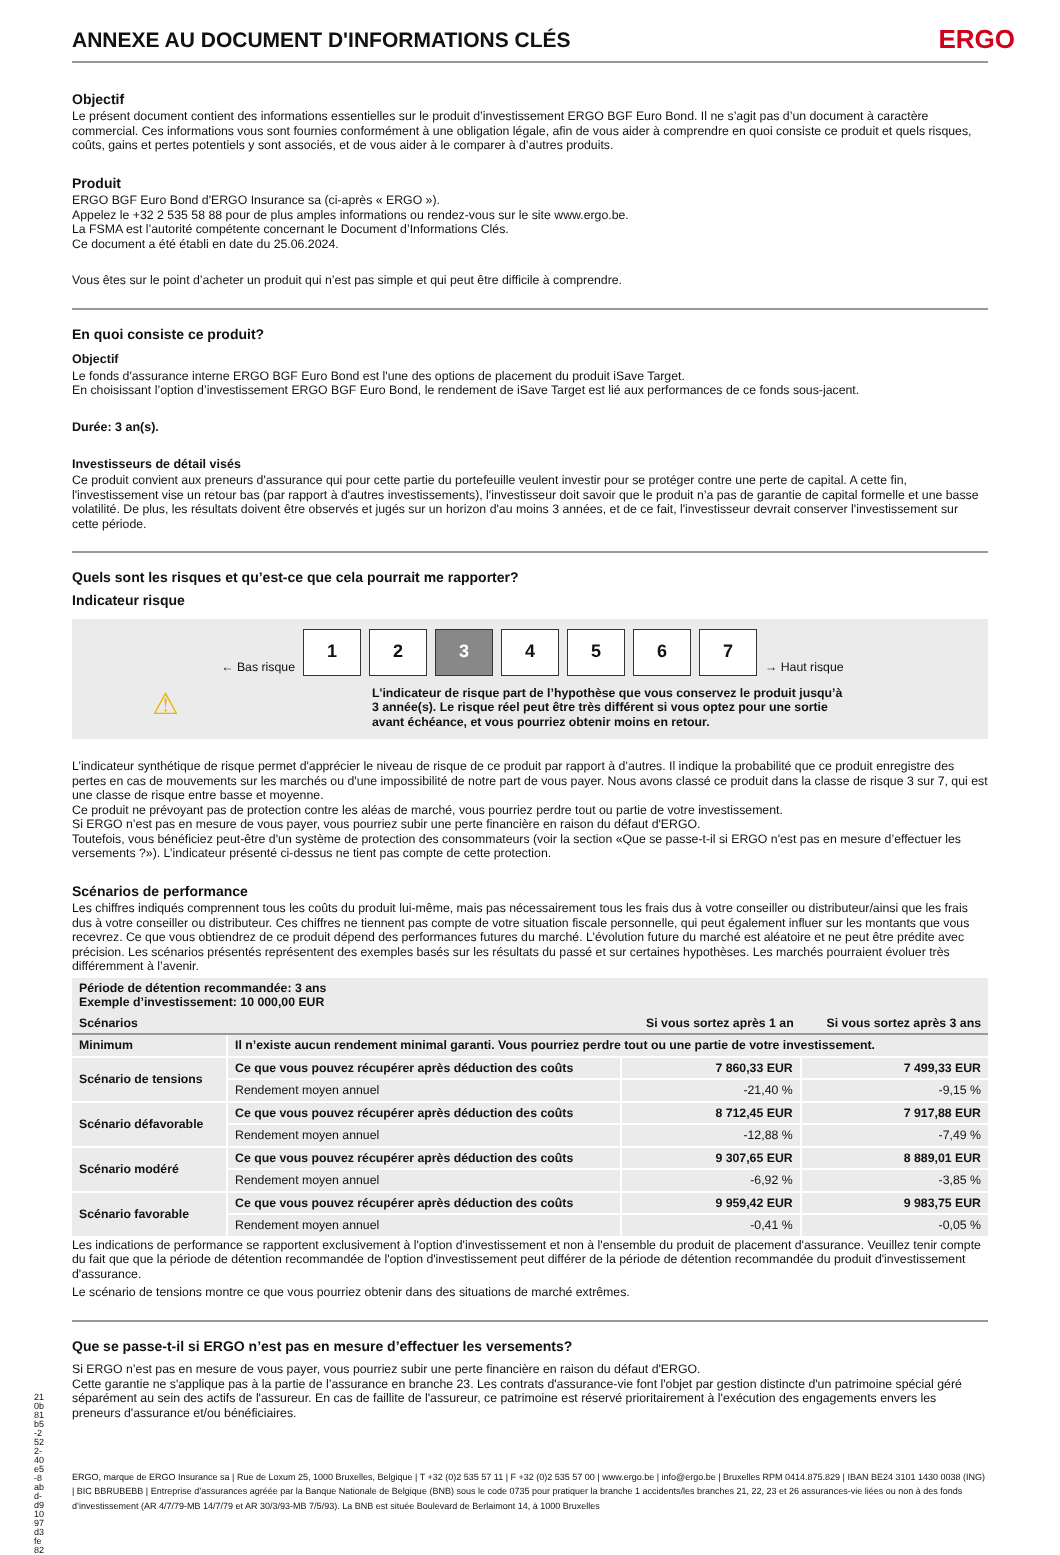ANNEXE AU DOCUMENT D'INFORMATIONS CLÉS ERGO
Objectif
Le présent document contient des informations essentielles sur le produit d’investissement ERGO BGF Euro Bond. Il ne s’agit pas d’un document à caractère commercial. Ces informations vous sont fournies conformément à une obligation légale, afin de vous aider à comprendre en quoi consiste ce produit et quels risques, coûts, gains et pertes potentiels y sont associés, et de vous aider à le comparer à d’autres produits.
Produit
ERGO BGF Euro Bond d'ERGO Insurance sa (ci-après « ERGO »).
Appelez le +32 2 535 58 88 pour de plus amples informations ou rendez-vous sur le site www.ergo.be.
La FSMA est l’autorité compétente concernant le Document d’Informations Clés.
Ce document a été établi en date du 25.06.2024.
Vous êtes sur le point d’acheter un produit qui n’est pas simple et qui peut être difficile à comprendre.
En quoi consiste ce produit?
Objectif
Le fonds d'assurance interne ERGO BGF Euro Bond est l'une des options de placement du produit iSave Target.
En choisissant l’option d’investissement ERGO BGF Euro Bond, le rendement de iSave Target est lié aux performances de ce fonds sous-jacent.
Durée: 3 an(s).
Investisseurs de détail visés
Ce produit convient aux preneurs d'assurance qui pour cette partie du portefeuille veulent investir pour se protéger contre une perte de capital. A cette fin, l'investissement vise un retour bas (par rapport à d'autres investissements), l'investisseur doit savoir que le produit n’a pas de garantie de capital formelle et une basse volatilité. De plus, les résultats doivent être observés et jugés sur un horizon d'au moins 3 années, et de ce fait, l'investisseur devrait conserver l'investissement sur cette période.
Quels sont les risques et qu’est-ce que cela pourrait me rapporter?
Indicateur risque
← Bas risque
1 2 3 4 5 6 7
→ Haut risque
⚠
L'indicateur de risque part de l’hypothèse que vous conservez le produit jusqu’à 3 année(s). Le risque réel peut être très différent si vous optez pour une sortie avant échéance, et vous pourriez obtenir moins en retour.
L’indicateur synthétique de risque permet d'apprécier le niveau de risque de ce produit par rapport à d’autres. Il indique la probabilité que ce produit enregistre des pertes en cas de mouvements sur les marchés ou d'une impossibilité de notre part de vous payer. Nous avons classé ce produit dans la classe de risque 3 sur 7, qui est une classe de risque entre basse et moyenne.
Ce produit ne prévoyant pas de protection contre les aléas de marché, vous pourriez perdre tout ou partie de votre investissement.
Si ERGO n’est pas en mesure de vous payer, vous pourriez subir une perte financière en raison du défaut d'ERGO.
Toutefois, vous bénéficiez peut-être d'un système de protection des consommateurs (voir la section «Que se passe-t-il si ERGO n'est pas en mesure d’effectuer les versements ?»). L’indicateur présenté ci-dessus ne tient pas compte de cette protection.
Scénarios de performance
Les chiffres indiqués comprennent tous les coûts du produit lui-même, mais pas nécessairement tous les frais dus à votre conseiller ou distributeur/ainsi que les frais dus à votre conseiller ou distributeur. Ces chiffres ne tiennent pas compte de votre situation fiscale personnelle, qui peut également influer sur les montants que vous recevrez. Ce que vous obtiendrez de ce produit dépend des performances futures du marché. L’évolution future du marché est aléatoire et ne peut être prédite avec précision. Les scénarios présentés représentent des exemples basés sur les résultats du passé et sur certaines hypothèses. Les marchés pourraient évoluer très différemment à l’avenir.
| Période de détention recommandée: 3 ans Exemple d’investissement: 10 000,00 EUR | | | |
| --- | --- | --- | --- |
| Scénarios | | Si vous sortez après 1 an | Si vous sortez après 3 ans |
| Minimum | Il n’existe aucun rendement minimal garanti. Vous pourriez perdre tout ou une partie de votre investissement. | | |
| Scénario de tensions | Ce que vous pouvez récupérer après déduction des coûts | 7 860,33 EUR | 7 499,33 EUR |
| | Rendement moyen annuel | -21,40 % | -9,15 % |
| Scénario défavorable | Ce que vous pouvez récupérer après déduction des coûts | 8 712,45 EUR | 7 917,88 EUR |
| | Rendement moyen annuel | -12,88 % | -7,49 % |
| Scénario modéré | Ce que vous pouvez récupérer après déduction des coûts | 9 307,65 EUR | 8 889,01 EUR |
| | Rendement moyen annuel | -6,92 % | -3,85 % |
| Scénario favorable | Ce que vous pouvez récupérer après déduction des coûts | 9 959,42 EUR | 9 983,75 EUR |
| | Rendement moyen annuel | -0,41 % | -0,05 % |
Les indications de performance se rapportent exclusivement à l'option d'investissement et non à l'ensemble du produit de placement d'assurance. Veuillez tenir compte du fait que que la période de détention recommandée de l'option d'investissement peut différer de la période de détention recommandée du produit d'investissement d'assurance.
Le scénario de tensions montre ce que vous pourriez obtenir dans des situations de marché extrêmes.
Que se passe-t-il si ERGO n’est pas en mesure d’effectuer les versements?
Si ERGO n’est pas en mesure de vous payer, vous pourriez subir une perte financière en raison du défaut d'ERGO.
Cette garantie ne s'applique pas à la partie de l’assurance en branche 23. Les contrats d'assurance-vie font l'objet par gestion distincte d'un patrimoine spécial géré séparément au sein des actifs de l'assureur. En cas de faillite de l'assureur, ce patrimoine est réservé prioritairement à l'exécution des engagements envers les preneurs d'assurance et/ou bénéficiaires.
ERGO, marque de ERGO Insurance sa | Rue de Loxum 25, 1000 Bruxelles, Belgique | T +32 (0)2 535 57 11 | F +32 (0)2 535 57 00 | www.ergo.be | info@ergo.be | Bruxelles RPM 0414.875.829 | IBAN BE24 3101 1430 0038 (ING) | BIC BBRUBEBB | Entreprise d’assurances agréée par la Banque Nationale de Belgique (BNB) sous le code 0735 pour pratiquer la branche 1 accidents/les branches 21, 22, 23 et 26 assurances-vie liées ou non à des fonds d’investissement (AR 4/7/79-MB 14/7/79 et AR 30/3/93-MB 7/5/93). La BNB est située Boulevard de Berlaimont 14, à 1000 Bruxelles
210b81b5-2522-40e5-8abd-d91097d3fe82